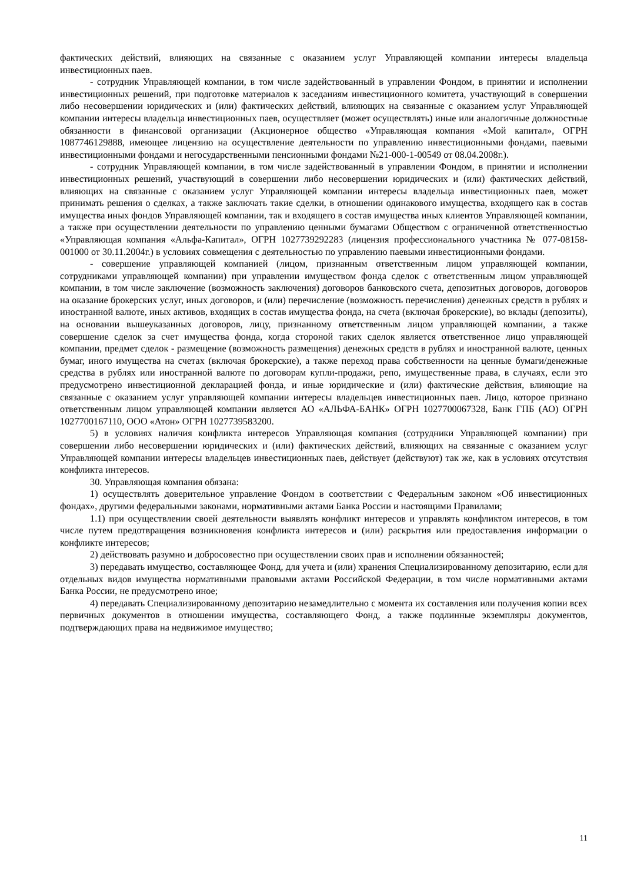фактических действий, влияющих на связанные с оказанием услуг Управляющей компании интересы владельца инвестиционных паев.
- сотрудник Управляющей компании, в том числе задействованный в управлении Фондом, в принятии и исполнении инвестиционных решений, при подготовке материалов к заседаниям инвестиционного комитета, участвующий в совершении либо несовершении юридических и (или) фактических действий, влияющих на связанные с оказанием услуг Управляющей компании интересы владельца инвестиционных паев, осуществляет (может осуществлять) иные или аналогичные должностные обязанности в финансовой организации (Акционерное общество «Управляющая компания «Мой капитал», ОГРН 1087746129888, имеющее лицензию на осуществление деятельности по управлению инвестиционными фондами, паевыми инвестиционными фондами и негосударственными пенсионными фондами №21-000-1-00549 от 08.04.2008г.).
- сотрудник Управляющей компании, в том числе задействованный в управлении Фондом, в принятии и исполнении инвестиционных решений, участвующий в совершении либо несовершении юридических и (или) фактических действий, влияющих на связанные с оказанием услуг Управляющей компании интересы владельца инвестиционных паев, может принимать решения о сделках, а также заключать такие сделки, в отношении одинакового имущества, входящего как в состав имущества иных фондов Управляющей компании, так и входящего в состав имущества иных клиентов Управляющей компании, а также при осуществлении деятельности по управлению ценными бумагами Обществом с ограниченной ответственностью «Управляющая компания «Альфа-Капитал», ОГРН 1027739292283 (лицензия профессионального участника № 077-08158-001000 от 30.11.2004г.) в условиях совмещения с деятельностью по управлению паевыми инвестиционными фондами.
- совершение управляющей компанией (лицом, признанным ответственным лицом управляющей компании, сотрудниками управляющей компании) при управлении имуществом фонда сделок с ответственным лицом управляющей компании, в том числе заключение (возможность заключения) договоров банковского счета, депозитных договоров, договоров на оказание брокерских услуг, иных договоров, и (или) перечисление (возможность перечисления) денежных средств в рублях и иностранной валюте, иных активов, входящих в состав имущества фонда, на счета (включая брокерские), во вклады (депозиты), на основании вышеуказанных договоров, лицу, признанному ответственным лицом управляющей компании, а также совершение сделок за счет имущества фонда, когда стороной таких сделок является ответственное лицо управляющей компании, предмет сделок - размещение (возможность размещения) денежных средств в рублях и иностранной валюте, ценных бумаг, иного имущества на счетах (включая брокерские), а также переход права собственности на ценные бумаги/денежные средства в рублях или иностранной валюте по договорам купли-продажи, репо, имущественные права, в случаях, если это предусмотрено инвестиционной декларацией фонда, и иные юридические и (или) фактические действия, влияющие на связанные с оказанием услуг управляющей компании интересы владельцев инвестиционных паев. Лицо, которое признано ответственным лицом управляющей компании является АО «АЛЬФА-БАНК» ОГРН 1027700067328, Банк ГПБ (АО) ОГРН 1027700167110, ООО «Атон» ОГРН 1027739583200.
5) в условиях наличия конфликта интересов Управляющая компания (сотрудники Управляющей компании) при совершении либо несовершении юридических и (или) фактических действий, влияющих на связанные с оказанием услуг Управляющей компании интересы владельцев инвестиционных паев, действует (действуют) так же, как в условиях отсутствия конфликта интересов.
30. Управляющая компания обязана:
1) осуществлять доверительное управление Фондом в соответствии с Федеральным законом «Об инвестиционных фондах», другими федеральными законами, нормативными актами Банка России и настоящими Правилами;
1.1) при осуществлении своей деятельности выявлять конфликт интересов и управлять конфликтом интересов, в том числе путем предотвращения возникновения конфликта интересов и (или) раскрытия или предоставления информации о конфликте интересов;
2) действовать разумно и добросовестно при осуществлении своих прав и исполнении обязанностей;
3) передавать имущество, составляющее Фонд, для учета и (или) хранения Специализированному депозитарию, если для отдельных видов имущества нормативными правовыми актами Российской Федерации, в том числе нормативными актами Банка России, не предусмотрено иное;
4) передавать Специализированному депозитарию незамедлительно с момента их составления или получения копии всех первичных документов в отношении имущества, составляющего Фонд, а также подлинные экземпляры документов, подтверждающих права на недвижимое имущество;
11